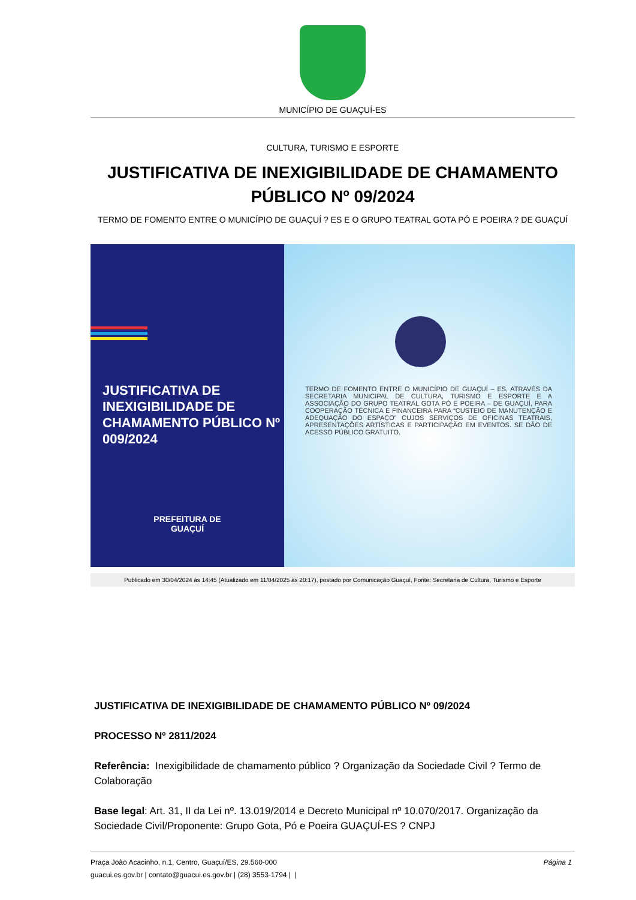MUNICÍPIO DE GUAÇUÍ-ES
CULTURA, TURISMO E ESPORTE
JUSTIFICATIVA DE INEXIGIBILIDADE DE CHAMAMENTO PÚBLICO Nº 09/2024
TERMO DE FOMENTO ENTRE O MUNICÍPIO DE GUAÇUÍ ? ES E O GRUPO TEATRAL GOTA PÓ E POEIRA ? DE GUAÇUÍ
JUSTIFICATIVA DE INEXIGIBILIDADE DE CHAMAMENTO PÚBLICO Nº 009/2024
PREFEITURA DE
GUAÇUÍ
TERMO DE FOMENTO ENTRE O MUNICÍPIO DE GUAÇUÍ – ES, ATRAVÉS DA SECRETARIA MUNICIPAL DE CULTURA, TURISMO E ESPORTE E A ASSOCIAÇÃO DO GRUPO TEATRAL GOTA PÓ E POEIRA – DE GUAÇUÍ, PARA COOPERAÇÃO TÉCNICA E FINANCEIRA PARA “CUSTEIO DE MANUTENÇÃO E ADEQUAÇÃO DO ESPAÇO” CUJOS SERVIÇOS DE OFICINAS TEATRAIS, APRESENTAÇÕES ARTÍSTICAS E PARTICIPAÇÃO EM EVENTOS. SE DÃO DE ACESSO PÚBLICO GRATUITO.
Publicado em 30/04/2024 às 14:45 (Atualizado em 11/04/2025 às 20:17), postado por Comunicação Guaçuí, Fonte: Secretaria de Cultura, Turismo e Esporte
JUSTIFICATIVA DE INEXIGIBILIDADE DE CHAMAMENTO PÚBLICO Nº 09/2024
PROCESSO Nº 2811/2024
Referência: Inexigibilidade de chamamento público ? Organização da Sociedade Civil ? Termo de Colaboração
Base legal: Art. 31, II da Lei nº. 13.019/2014 e Decreto Municipal nº 10.070/2017. Organização da Sociedade Civil/Proponente: Grupo Gota, Pó e Poeira GUAÇUÍ-ES ? CNPJ
Página 1 Praça João Acacinho, n.1, Centro, Guaçuí/ES, 29.560-000
guacui.es.gov.br | contato@guacui.es.gov.br | (28) 3553-1794 | |